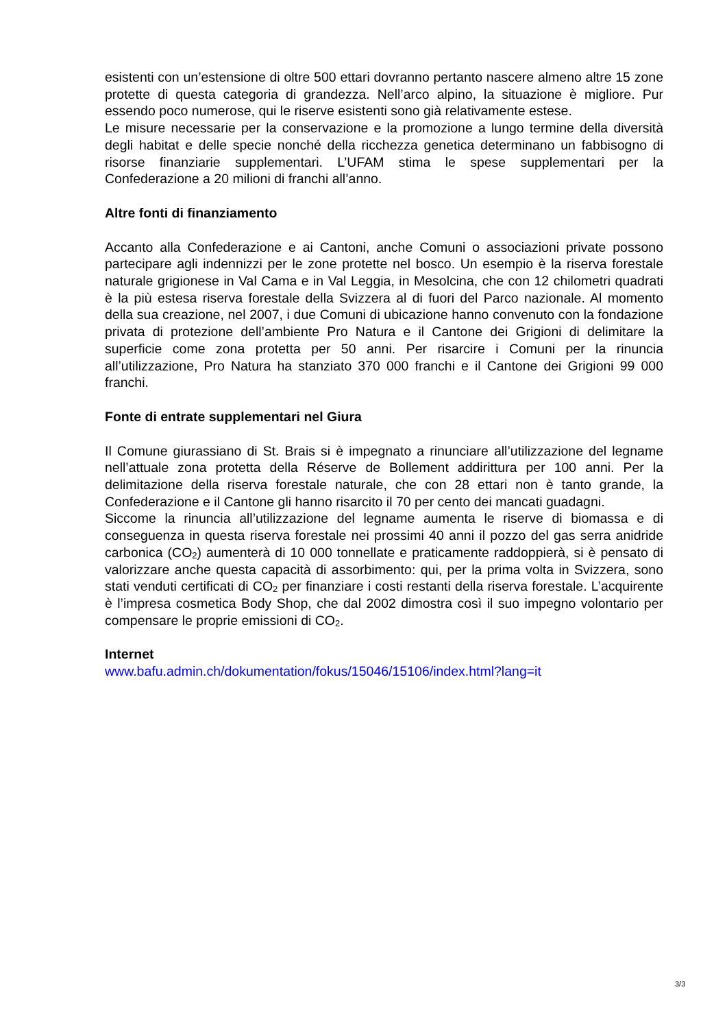esistenti con un’estensione di oltre 500 ettari dovranno pertanto nascere almeno altre 15 zone protette di questa categoria di grandezza. Nell’arco alpino, la situazione è migliore. Pur essendo poco numerose, qui le riserve esistenti sono già relativamente estese.
Le misure necessarie per la conservazione e la promozione a lungo termine della diversità degli habitat e delle specie nonché della ricchezza genetica determinano un fabbisogno di risorse finanziarie supplementari. L’UFAM stima le spese supplementari per la Confederazione a 20 milioni di franchi all’anno.
Altre fonti di finanziamento
Accanto alla Confederazione e ai Cantoni, anche Comuni o associazioni private possono partecipare agli indennizzi per le zone protette nel bosco. Un esempio è la riserva forestale naturale grigionese in Val Cama e in Val Leggia, in Mesolcina, che con 12 chilometri quadrati è la più estesa riserva forestale della Svizzera al di fuori del Parco nazionale. Al momento della sua creazione, nel 2007, i due Comuni di ubicazione hanno convenuto con la fondazione privata di protezione dell’ambiente Pro Natura e il Cantone dei Grigioni di delimitare la superficie come zona protetta per 50 anni. Per risarcire i Comuni per la rinuncia all’utilizzazione, Pro Natura ha stanziato 370 000 franchi e il Cantone dei Grigioni 99 000 franchi.
Fonte di entrate supplementari nel Giura
Il Comune giurassiano di St. Brais si è impegnato a rinunciare all’utilizzazione del legname nell’attuale zona protetta della Réserve de Bollement addirittura per 100 anni. Per la delimitazione della riserva forestale naturale, che con 28 ettari non è tanto grande, la Confederazione e il Cantone gli hanno risarcito il 70 per cento dei mancati guadagni.
Siccome la rinuncia all’utilizzazione del legname aumenta le riserve di biomassa e di conseguenza in questa riserva forestale nei prossimi 40 anni il pozzo del gas serra anidride carbonica (CO<sub>2</sub>) aumenterà di 10 000 tonnellate e praticamente raddoppierà, si è pensato di valorizzare anche questa capacità di assorbimento: qui, per la prima volta in Svizzera, sono stati venduti certificati di CO<sub>2</sub> per finanziare i costi restanti della riserva forestale. L’acquirente è l’impresa cosmetica Body Shop, che dal 2002 dimostra così il suo impegno volontario per compensare le proprie emissioni di CO<sub>2</sub>.
Internet
www.bafu.admin.ch/dokumentation/fokus/15046/15106/index.html?lang=it
3/3